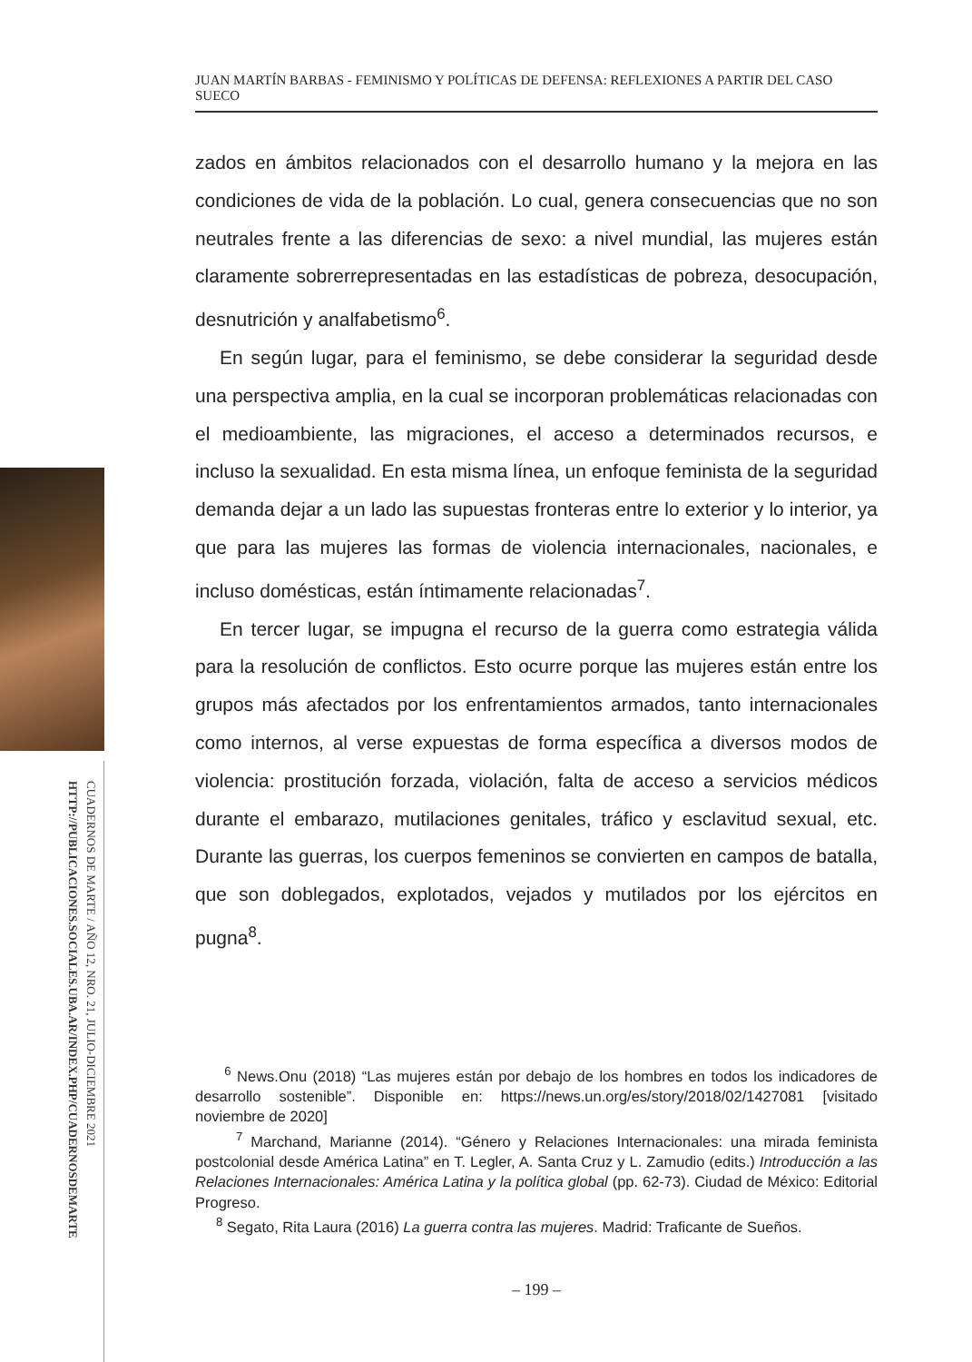CUADERNOS DE MARTE / AÑO 12, NRO. 21, JULIO-DICIEMBRE 2021
HTTP://PUBLICACIONES.SOCIALES.UBA.AR/INDEX.PHP/CUADERNOSDEMARTE
JUAN MARTÍN BARBAS - FEMINISMO Y POLÍTICAS DE DEFENSA: REFLEXIONES A PARTIR DEL CASO SUECO
zados en ámbitos relacionados con el desarrollo humano y la mejora en las condiciones de vida de la población. Lo cual, genera consecuencias que no son neutrales frente a las diferencias de sexo: a nivel mundial, las mujeres están claramente sobrerrepresentadas en las estadísticas de pobreza, desocupación, desnutrición y analfabetismo<sup>6</sup>.
En según lugar, para el feminismo, se debe considerar la seguridad desde una perspectiva amplia, en la cual se incorporan problemáticas relacionadas con el medioambiente, las migraciones, el acceso a determinados recursos, e incluso la sexualidad. En esta misma línea, un enfoque feminista de la seguridad demanda dejar a un lado las supuestas fronteras entre lo exterior y lo interior, ya que para las mujeres las formas de violencia internacionales, nacionales, e incluso domésticas, están íntimamente relacionadas<sup>7</sup>.
En tercer lugar, se impugna el recurso de la guerra como estrategia válida para la resolución de conflictos. Esto ocurre porque las mujeres están entre los grupos más afectados por los enfrentamientos armados, tanto internacionales como internos, al verse expuestas de forma específica a diversos modos de violencia: prostitución forzada, violación, falta de acceso a servicios médicos durante el embarazo, mutilaciones genitales, tráfico y esclavitud sexual, etc. Durante las guerras, los cuerpos femeninos se convierten en campos de batalla, que son doblegados, explotados, vejados y mutilados por los ejércitos en pugna<sup>8</sup>.
<sup>6</sup> News.Onu (2018) “Las mujeres están por debajo de los hombres en todos los indicadores de desarrollo sostenible”. Disponible en: https://news.un.org/es/story/2018/02/1427081 [visitado noviembre de 2020]
<sup>7</sup> Marchand, Marianne (2014). “Género y Relaciones Internacionales: una mirada feminista postcolonial desde América Latina” en T. Legler, A. Santa Cruz y L. Zamudio (edits.) Introducción a las Relaciones Internacionales: América Latina y la política global (pp. 62-73). Ciudad de México: Editorial Progreso.
<sup>8</sup> Segato, Rita Laura (2016) La guerra contra las mujeres. Madrid: Traficante de Sueños.
– 199 –